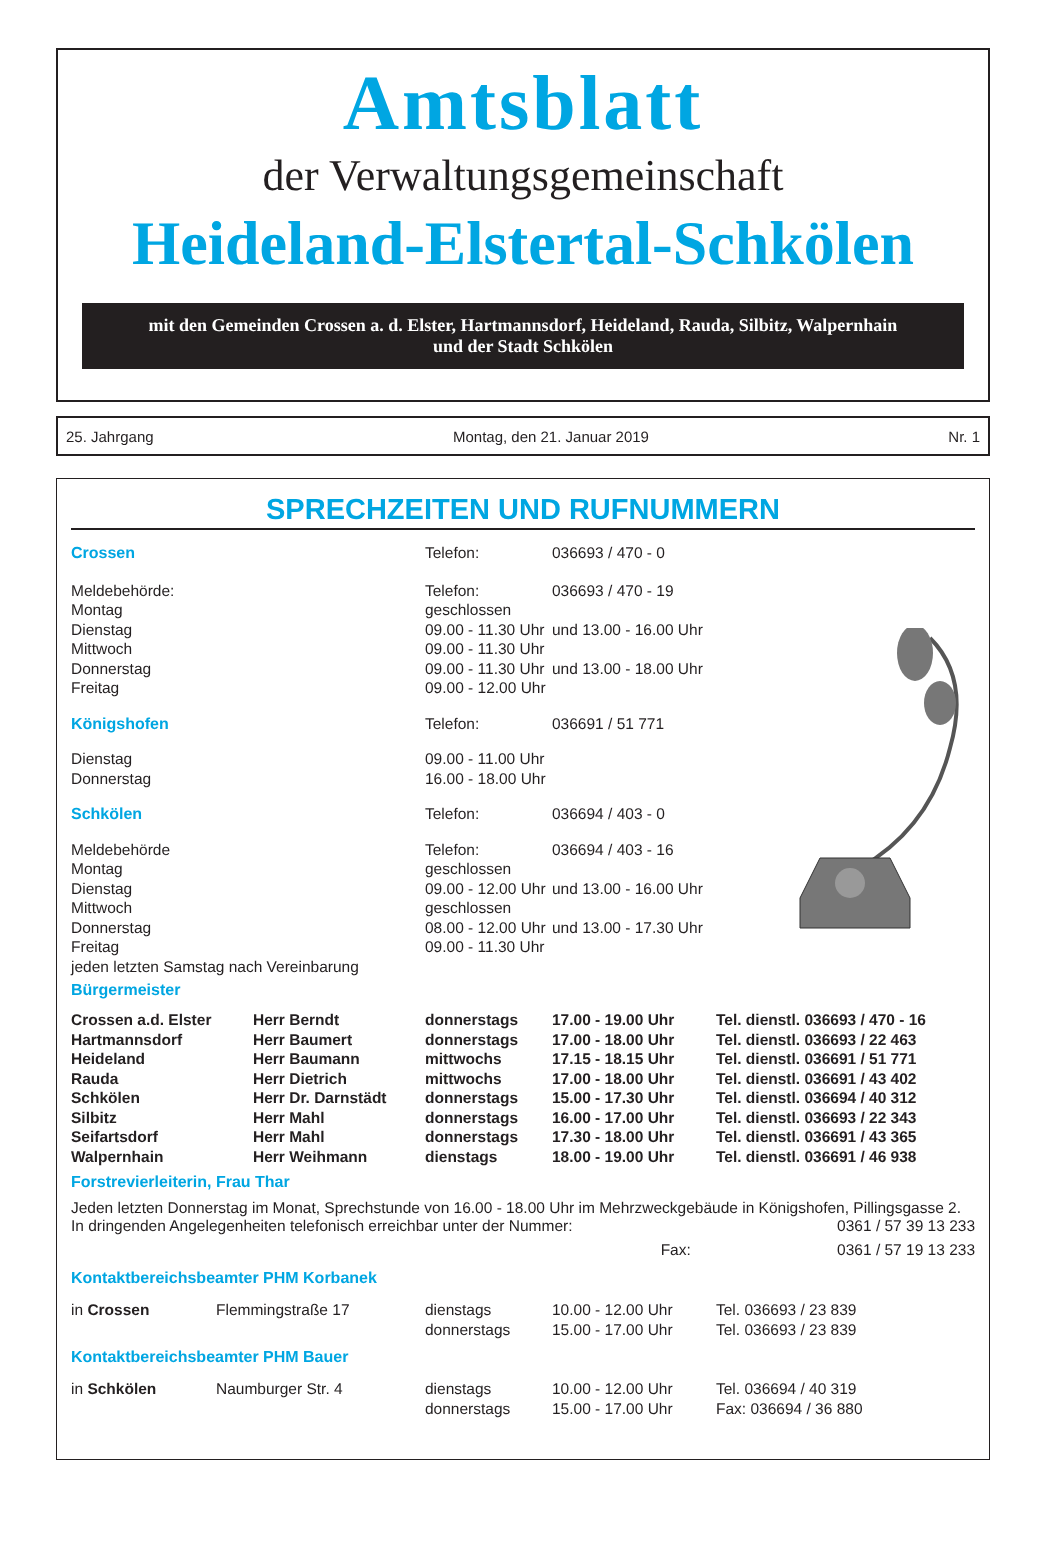Amtsblatt
der Verwaltungsgemeinschaft
Heideland-Elstertal-Schkölen
mit den Gemeinden Crossen a. d. Elster, Hartmannsdorf, Heideland, Rauda, Silbitz, Walpernhain
und der Stadt Schkölen
25. Jahrgang Montag, den 21. Januar 2019 Nr. 1
SPRECHZEITEN UND RUFNUMMERN
| Crossen | Telefon: | 036693 / 470 - 0 |
| Meldebehörde: | Telefon: | 036693 / 470 - 19 |
| Montag | geschlossen | |
| Dienstag | 09.00 - 11.30 Uhr | und 13.00 - 16.00 Uhr |
| Mittwoch | 09.00 - 11.30 Uhr | |
| Donnerstag | 09.00 - 11.30 Uhr | und 13.00 - 18.00 Uhr |
| Freitag | 09.00 - 12.00 Uhr | |
| Königshofen | Telefon: | 036691 / 51 771 |
| Dienstag | 09.00 - 11.00 Uhr | |
| Donnerstag | 16.00 - 18.00 Uhr | |
| Schkölen | Telefon: | 036694 / 403 - 0 |
| Meldebehörde | Telefon: | 036694 / 403 - 16 |
| Montag | geschlossen | |
| Dienstag | 09.00 - 12.00 Uhr | und 13.00 - 16.00 Uhr |
| Mittwoch | geschlossen | |
| Donnerstag | 08.00 - 12.00 Uhr | und 13.00 - 17.30 Uhr |
| Freitag | 09.00 - 11.30 Uhr | |
| jeden letzten Samstag nach Vereinbarung | | |
Bürgermeister
| Crossen a.d. Elster | Herr Berndt | donnerstags | 17.00 - 19.00 Uhr | Tel. dienstl. 036693 / 470 - 16 |
| Hartmannsdorf | Herr Baumert | donnerstags | 17.00 - 18.00 Uhr | Tel. dienstl. 036693 / 22 463 |
| Heideland | Herr Baumann | mittwochs | 17.15 - 18.15 Uhr | Tel. dienstl. 036691 / 51 771 |
| Rauda | Herr Dietrich | mittwochs | 17.00 - 18.00 Uhr | Tel. dienstl. 036691 / 43 402 |
| Schkölen | Herr Dr. Darnstädt | donnerstags | 15.00 - 17.30 Uhr | Tel. dienstl. 036694 / 40 312 |
| Silbitz | Herr Mahl | donnerstags | 16.00 - 17.00 Uhr | Tel. dienstl. 036693 / 22 343 |
| Seifartsdorf | Herr Mahl | donnerstags | 17.30 - 18.00 Uhr | Tel. dienstl. 036691 / 43 365 |
| Walpernhain | Herr Weihmann | dienstags | 18.00 - 19.00 Uhr | Tel. dienstl. 036691 / 46 938 |
Forstrevierleiterin, Frau Thar
Jeden letzten Donnerstag im Monat, Sprechstunde von 16.00 - 18.00 Uhr im Mehrzweckgebäude in Königshofen, Pillingsgasse 2. In dringenden Angelegenheiten telefonisch erreichbar unter der Nummer: 0361 / 57 39 13 233
Fax: 0361 / 57 19 13 233
Kontaktbereichsbeamter PHM Korbanek
| in Crossen | Flemmingstraße 17 | dienstags | 10.00 - 12.00 Uhr | Tel. 036693 / 23 839 |
| | | donnerstags | 15.00 - 17.00 Uhr | Tel. 036693 / 23 839 |
Kontaktbereichsbeamter PHM Bauer
| in Schkölen | Naumburger Str. 4 | dienstags | 10.00 - 12.00 Uhr | Tel. 036694 / 40 319 |
| | | donnerstags | 15.00 - 17.00 Uhr | Fax: 036694 / 36 880 |